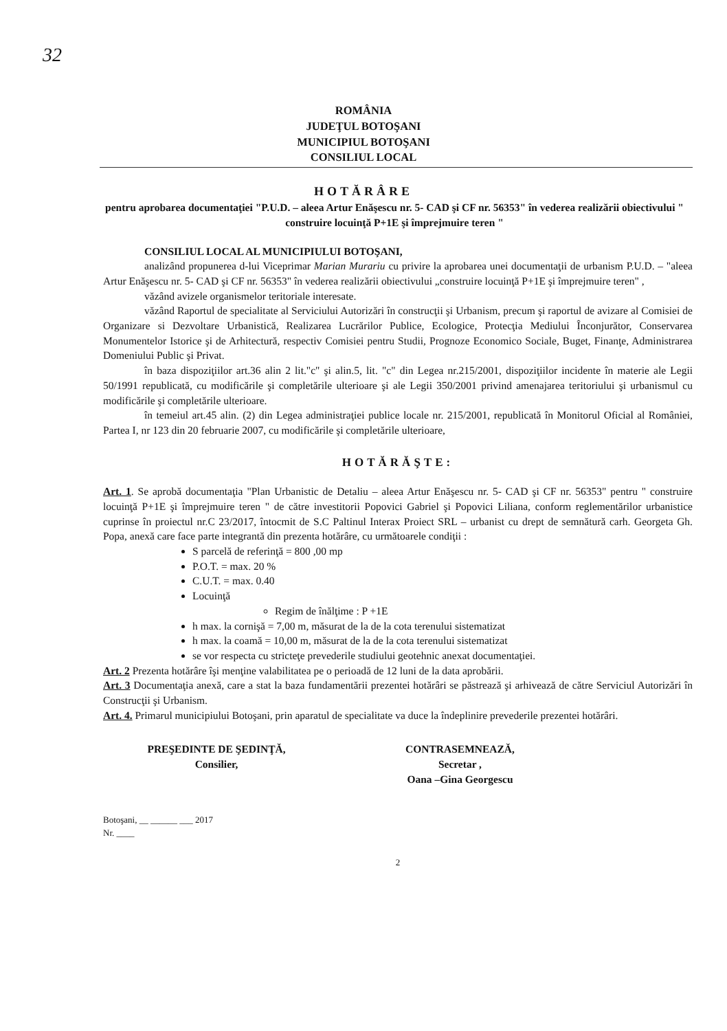32
ROMÂNIA
JUDEŢUL BOTOŞANI
MUNICIPIUL BOTOŞANI
CONSILIUL LOCAL
HOTĂRÂRE
pentru aprobarea documentaţiei "P.U.D. – aleea Artur Enăşescu nr. 5- CAD şi CF nr. 56353" în vederea realizării obiectivului " construire locuinţă P+1E şi împrejmuire teren "
CONSILIUL LOCAL AL MUNICIPIULUI BOTOŞANI,
analizând propunerea d-lui Viceprimar Marian Murariu cu privire la aprobarea unei documentaţii de urbanism P.U.D. – "aleea Artur Enăşescu nr. 5- CAD şi CF nr. 56353" în vederea realizării obiectivului „construire locuinţă P+1E şi împrejmuire teren" ,
văzând avizele organismelor teritoriale interesate.
văzând Raportul de specialitate al Serviciului Autorizări în construcţii şi Urbanism, precum şi raportul de avizare al Comisiei de Organizare si Dezvoltare Urbanistică, Realizarea Lucrărilor Publice, Ecologice, Protecţia Mediului Înconjurător, Conservarea Monumentelor Istorice şi de Arhitectură, respectiv Comisiei pentru Studii, Prognoze Economico Sociale, Buget, Finanţe, Administrarea Domeniului Public şi Privat.
în baza dispoziţiilor art.36 alin 2 lit."c" şi alin.5, lit. "c" din Legea nr.215/2001, dispoziţiilor incidente în materie ale Legii 50/1991 republicată, cu modificările şi completările ulterioare şi ale Legii 350/2001 privind amenajarea teritoriului şi urbanismul cu modificările şi completările ulterioare.
în temeiul art.45 alin. (2) din Legea administraţiei publice locale nr. 215/2001, republicată în Monitorul Oficial al României, Partea I, nr 123 din 20 februarie 2007, cu modificările şi completările ulterioare,
HOTĂRĂŞTE:
Art. 1. Se aprobă documentaţia "Plan Urbanistic de Detaliu – aleea Artur Enăşescu nr. 5- CAD şi CF nr. 56353" pentru " construire locuinţă P+1E şi împrejmuire teren " de către investitorii Popovici Gabriel şi Popovici Liliana, conform reglementărilor urbanistice cuprinse în proiectul nr.C 23/2017, întocmit de S.C Paltinul Interax Proiect SRL – urbanist cu drept de semnătură carh. Georgeta Gh. Popa, anexă care face parte integrantă din prezenta hotărâre, cu următoarele condiţii :
S parcelă de referinţă = 800 ,00 mp
P.O.T. = max. 20 %
C.U.T. = max. 0.40
Locuinţă
Regim de înălţime : P +1E
h max. la cornişă = 7,00 m, măsurat de la de la cota terenului sistematizat
h max. la coamă = 10,00 m, măsurat de la de la cota terenului sistematizat
se vor respecta cu stricteţe prevederile studiului geotehnic anexat documentaţiei.
Art. 2 Prezenta hotărâre îşi menţine valabilitatea pe o perioadă de 12 luni de la data aprobării.
Art. 3 Documentaţia anexă, care a stat la baza fundamentării prezentei hotărâri se păstrează şi arhivează de către Serviciul Autorizări în Construcţii şi Urbanism.
Art. 4. Primarul municipiului Botoşani, prin aparatul de specialitate va duce la îndeplinire prevederile prezentei hotărâri.
PREŞEDINTE DE ŞEDINŢĂ,
Consilier,
CONTRASEMNEAZĂ,
Secretar ,
Oana –Gina Georgescu
Botoşani, __ ______ ___ 2017
Nr. ____
2